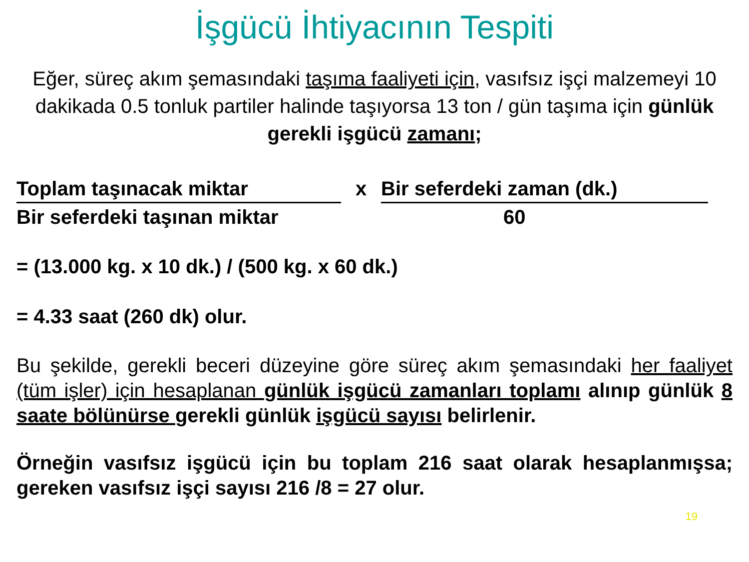İşgücü İhtiyacının Tespiti
Eğer, süreç akım şemasındaki taşıma faaliyeti için, vasıfsız işçi malzemeyi 10 dakikada 0.5 tonluk partiler halinde taşıyorsa 13 ton / gün taşıma için günlük gerekli işgücü zamanı;
Toplam taşınacak miktar x Bir seferdeki zaman (dk.)
Bir seferdeki taşınan miktar 60
= (13.000 kg. x 10 dk.) / (500 kg. x 60 dk.)
= 4.33 saat (260 dk) olur.
Bu şekilde, gerekli beceri düzeyine göre süreç akım şemasındaki her faaliyet (tüm işler) için hesaplanan günlük işgücü zamanları toplamı alınıp günlük 8 saate bölünürse gerekli günlük işgücü sayısı belirlenir.
Örneğin vasıfsız işgücü için bu toplam 216 saat olarak hesaplanmışsa; gereken vasıfsız işçi sayısı 216 /8 = 27 olur.
19